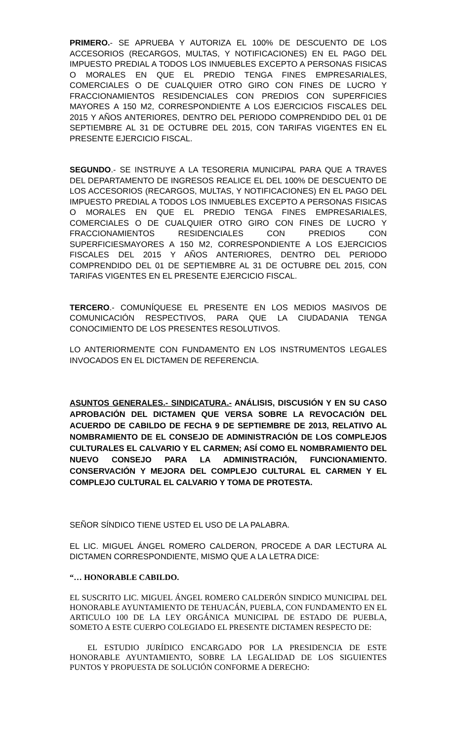PRIMERO.- SE APRUEBA Y AUTORIZA EL 100% DE DESCUENTO DE LOS ACCESORIOS (RECARGOS, MULTAS, Y NOTIFICACIONES) EN EL PAGO DEL IMPUESTO PREDIAL A TODOS LOS INMUEBLES EXCEPTO A PERSONAS FISICAS O MORALES EN QUE EL PREDIO TENGA FINES EMPRESARIALES, COMERCIALES O DE CUALQUIER OTRO GIRO CON FINES DE LUCRO Y FRACCIONAMIENTOS RESIDENCIALES CON PREDIOS CON SUPERFICIES MAYORES A 150 M2, CORRESPONDIENTE A LOS EJERCICIOS FISCALES DEL 2015 Y AÑOS ANTERIORES, DENTRO DEL PERIODO COMPRENDIDO DEL 01 DE SEPTIEMBRE AL 31 DE OCTUBRE DEL 2015, CON TARIFAS VIGENTES EN EL PRESENTE EJERCICIO FISCAL.
SEGUNDO.- SE INSTRUYE A LA TESORERIA MUNICIPAL PARA QUE A TRAVES DEL DEPARTAMENTO DE INGRESOS REALICE EL DEL 100% DE DESCUENTO DE LOS ACCESORIOS (RECARGOS, MULTAS, Y NOTIFICACIONES) EN EL PAGO DEL IMPUESTO PREDIAL A TODOS LOS INMUEBLES EXCEPTO A PERSONAS FISICAS O MORALES EN QUE EL PREDIO TENGA FINES EMPRESARIALES, COMERCIALES O DE CUALQUIER OTRO GIRO CON FINES DE LUCRO Y FRACCIONAMIENTOS RESIDENCIALES CON PREDIOS CON SUPERFICIESMAYORES A 150 M2, CORRESPONDIENTE A LOS EJERCICIOS FISCALES DEL 2015 Y AÑOS ANTERIORES, DENTRO DEL PERIODO COMPRENDIDO DEL 01 DE SEPTIEMBRE AL 31 DE OCTUBRE DEL 2015, CON TARIFAS VIGENTES EN EL PRESENTE EJERCICIO FISCAL.
TERCERO.- COMUNÍQUESE EL PRESENTE EN LOS MEDIOS MASIVOS DE COMUNICACIÓN RESPECTIVOS, PARA QUE LA CIUDADANIA TENGA CONOCIMIENTO DE LOS PRESENTES RESOLUTIVOS.
LO ANTERIORMENTE CON FUNDAMENTO EN LOS INSTRUMENTOS LEGALES INVOCADOS EN EL DICTAMEN DE REFERENCIA.
ASUNTOS GENERALES.- SINDICATURA.- ANÁLISIS, DISCUSIÓN Y EN SU CASO APROBACIÓN DEL DICTAMEN QUE VERSA SOBRE LA REVOCACIÓN DEL ACUERDO DE CABILDO DE FECHA 9 DE SEPTIEMBRE DE 2013, RELATIVO AL NOMBRAMIENTO DE EL CONSEJO DE ADMINISTRACIÓN DE LOS COMPLEJOS CULTURALES EL CALVARIO Y EL CARMEN; ASÍ COMO EL NOMBRAMIENTO DEL NUEVO CONSEJO PARA LA ADMINISTRACIÓN, FUNCIONAMIENTO. CONSERVACIÓN Y MEJORA DEL COMPLEJO CULTURAL EL CARMEN Y EL COMPLEJO CULTURAL EL CALVARIO Y TOMA DE PROTESTA.
SEÑOR SÍNDICO TIENE USTED EL USO DE LA PALABRA.
EL LIC. MIGUEL ÁNGEL ROMERO CALDERON, PROCEDE A DAR LECTURA AL DICTAMEN CORRESPONDIENTE, MISMO QUE A LA LETRA DICE:
“… HONORABLE CABILDO.
EL SUSCRITO LIC. MIGUEL ÁNGEL ROMERO CALDERÓN SINDICO MUNICIPAL DEL HONORABLE AYUNTAMIENTO DE TEHUACÁN, PUEBLA, CON FUNDAMENTO EN EL ARTICULO 100 DE LA LEY ORGÁNICA MUNICIPAL DE ESTADO DE PUEBLA, SOMETO A ESTE CUERPO COLEGIADO EL PRESENTE DICTAMEN RESPECTO DE:
EL ESTUDIO JURÍDICO ENCARGADO POR LA PRESIDENCIA DE ESTE HONORABLE AYUNTAMIENTO, SOBRE LA LEGALIDAD DE LOS SIGUIENTES PUNTOS Y PROPUESTA DE SOLUCIÓN CONFORME A DERECHO: